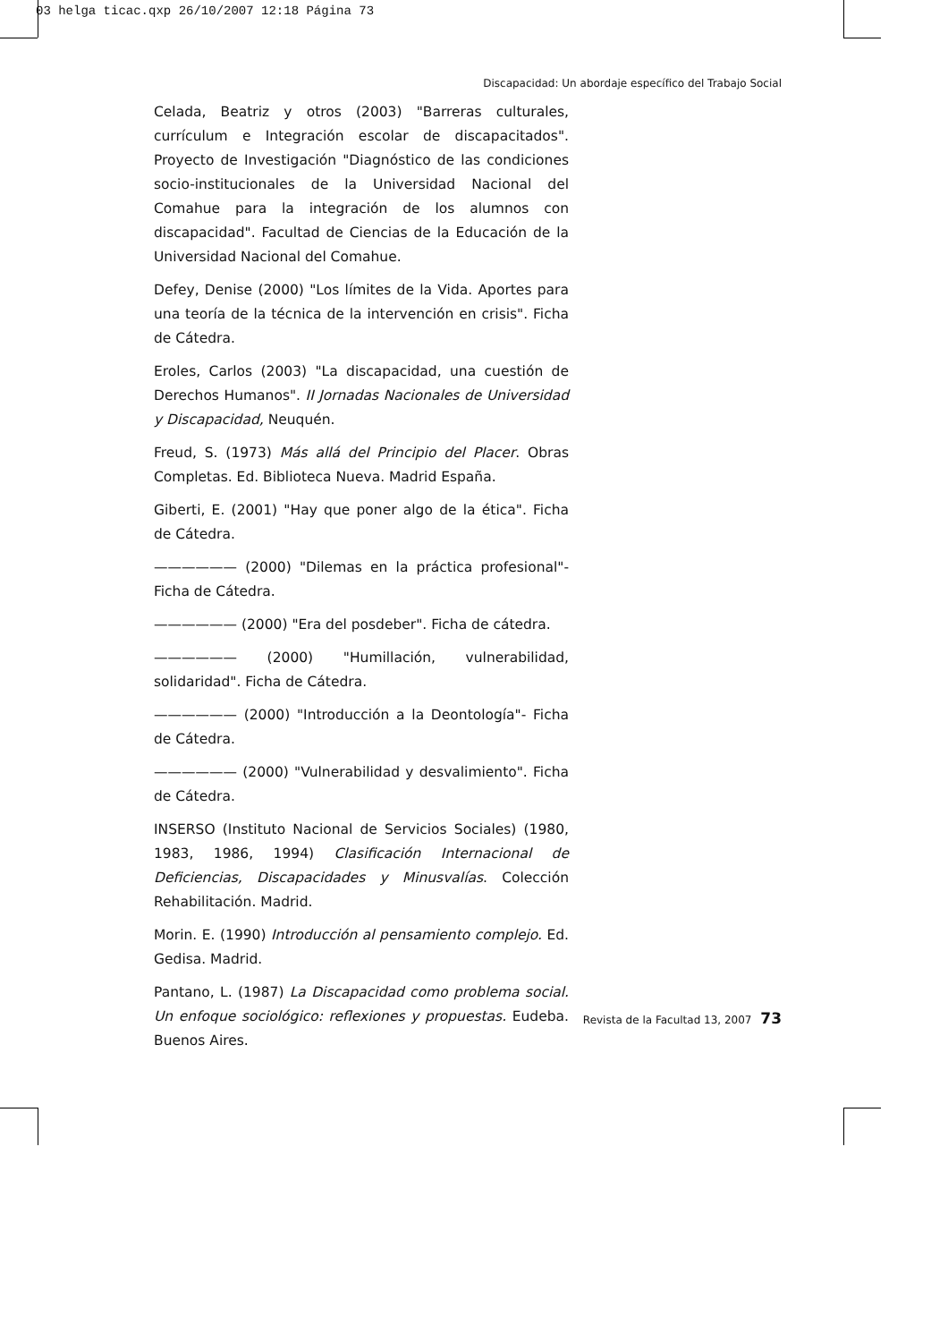03 helga ticac.qxp 26/10/2007 12:18 Página 73
Discapacidad: Un abordaje específico del Trabajo Social
Celada, Beatriz y otros (2003) "Barreras culturales, currículum e Integración escolar de discapacitados". Proyecto de Investigación "Diagnóstico de las condiciones socio-institucionales de la Universidad Nacional del Comahue para la integración de los alumnos con discapacidad". Facultad de Ciencias de la Educación de la Universidad Nacional del Comahue.
Defey, Denise (2000) "Los límites de la Vida. Aportes para una teoría de la técnica de la intervención en crisis". Ficha de Cátedra.
Eroles, Carlos (2003) "La discapacidad, una cuestión de Derechos Humanos". II Jornadas Nacionales de Universidad y Discapacidad, Neuquén.
Freud, S. (1973) Más allá del Principio del Placer. Obras Completas. Ed. Biblioteca Nueva. Madrid España.
Giberti, E. (2001) "Hay que poner algo de la ética". Ficha de Cátedra.
—————— (2000) "Dilemas en la práctica profesional"- Ficha de Cátedra.
—————— (2000) "Era del posdeber". Ficha de cátedra.
—————— (2000) "Humillación, vulnerabilidad, solidaridad". Ficha de Cátedra.
—————— (2000) "Introducción a la Deontología"- Ficha de Cátedra.
—————— (2000) "Vulnerabilidad y desvalimiento". Ficha de Cátedra.
INSERSO (Instituto Nacional de Servicios Sociales) (1980, 1983, 1986, 1994) Clasificación Internacional de Deficiencias, Discapacidades y Minusvalías. Colección Rehabilitación. Madrid.
Morin. E. (1990) Introducción al pensamiento complejo. Ed. Gedisa. Madrid.
Pantano, L. (1987) La Discapacidad como problema social. Un enfoque sociológico: reflexiones y propuestas. Eudeba. Buenos Aires.
Revista de la Facultad 13, 2007 73